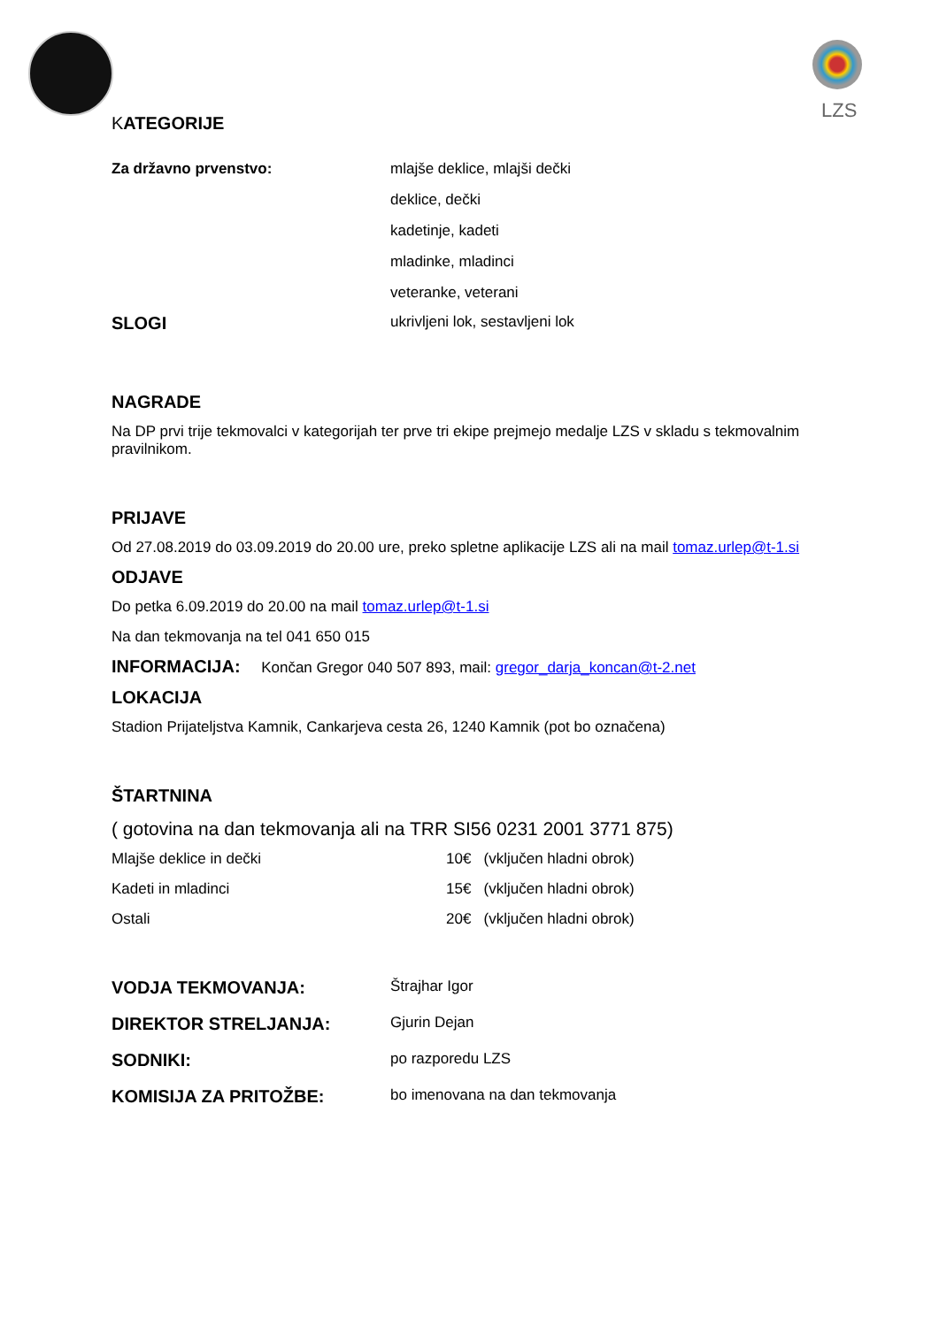LZS
KATEGORIJE
Za državno prvenstvo:
mlajše deklice, mlajši dečki
deklice, dečki
kadetinje, kadeti
mladinke, mladinci
veteranke, veterani
SLOGI
ukrivljeni lok, sestavljeni lok
NAGRADE
Na DP prvi trije tekmovalci v kategorijah ter prve tri ekipe prejmejo medalje LZS v skladu s tekmovalnim pravilnikom.
PRIJAVE
Od 27.08.2019 do 03.09.2019 do 20.00 ure, preko spletne aplikacije LZS ali na mail tomaz.urlep@t-1.si
ODJAVE
Do petka 6.09.2019 do 20.00 na mail tomaz.urlep@t-1.si
Na dan tekmovanja na tel 041 650 015
INFORMACIJA: Končan Gregor 040 507 893, mail: gregor_darja_koncan@t-2.net
LOKACIJA
Stadion Prijateljstva Kamnik, Cankarjeva cesta 26, 1240 Kamnik (pot bo označena)
ŠTARTNINA
( gotovina na dan tekmovanja ali na TRR SI56 0231 2001 3771 875)
Mlajše deklice in dečki 10€ (vključen hladni obrok)
Kadeti in mladinci 15€ (vključen hladni obrok)
Ostali 20€ (vključen hladni obrok)
VODJA TEKMOVANJA:
Štrajhar Igor
DIREKTOR STRELJANJA:
Gjurin Dejan
SODNIKI:
po razporedu LZS
KOMISIJA ZA PRITOŽBE:
bo imenovana na dan tekmovanja